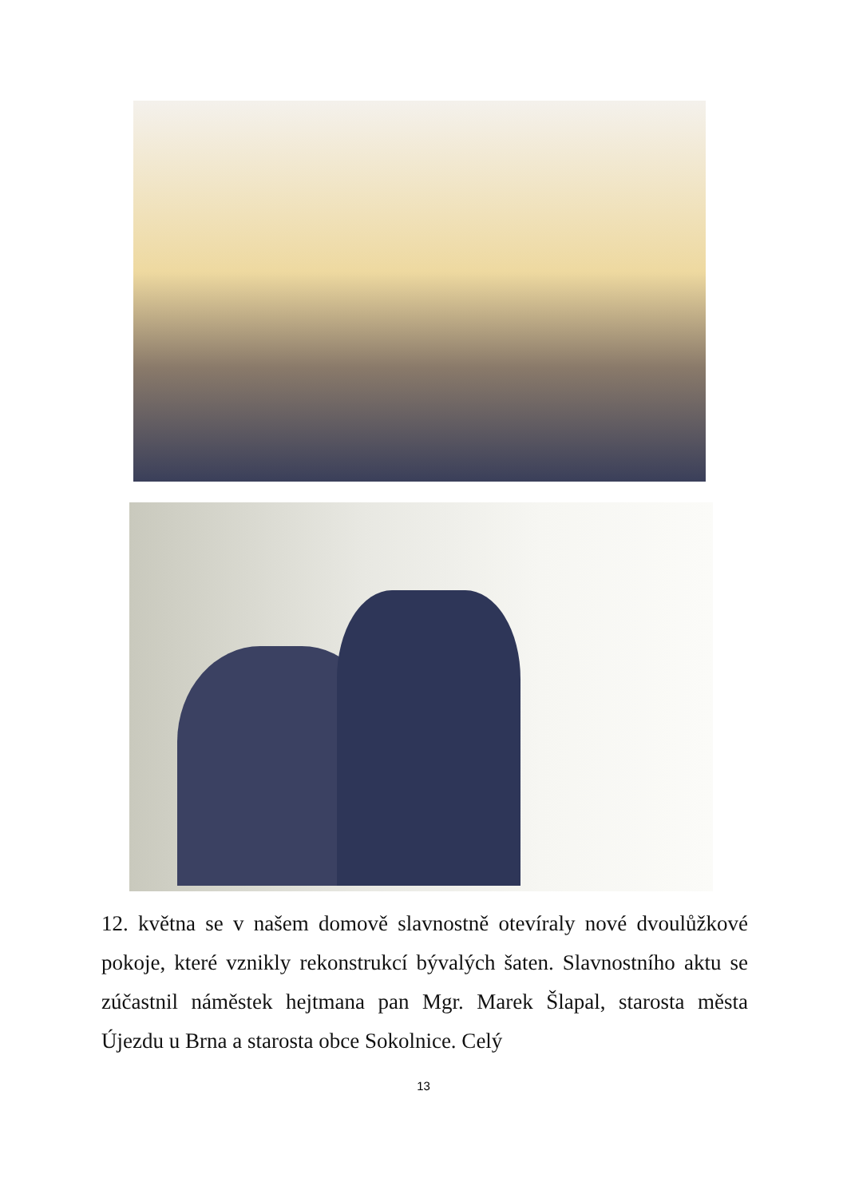12. května se v našem domově slavnostně otevíraly nové dvoulůžkové pokoje, které vznikly rekonstrukcí bývalých šaten. Slavnostního aktu se zúčastnil náměstek hejtmana pan Mgr. Marek Šlapal, starosta města Újezdu u Brna a starosta obce Sokolnice. Celý
13